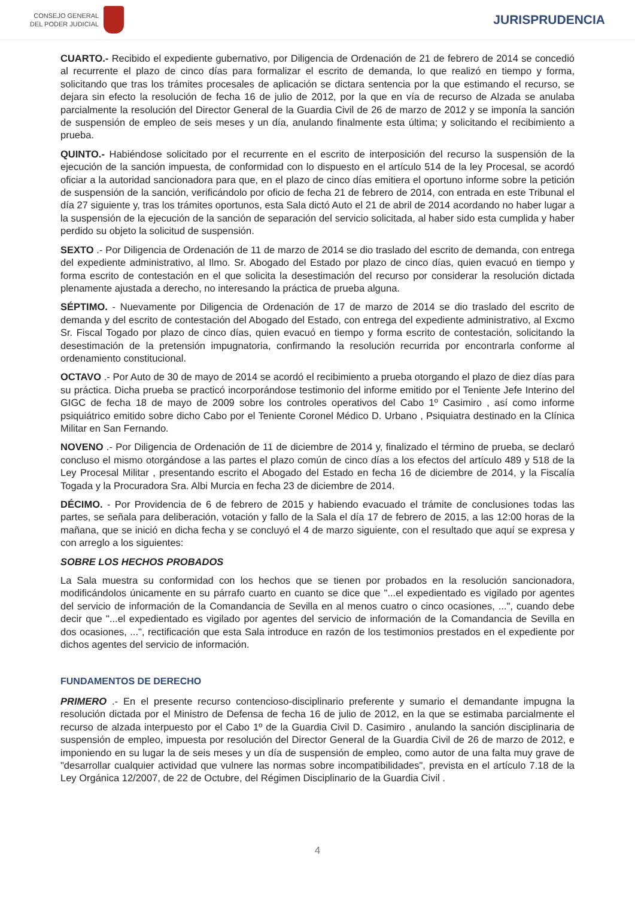CONSEJO GENERAL
DEL PODER JUDICIAL
JURISPRUDENCIA
CUARTO.- Recibido el expediente gubernativo, por Diligencia de Ordenación de 21 de febrero de 2014 se concedió al recurrente el plazo de cinco días para formalizar el escrito de demanda, lo que realizó en tiempo y forma, solicitando que tras los trámites procesales de aplicación se dictara sentencia por la que estimando el recurso, se dejara sin efecto la resolución de fecha 16 de julio de 2012, por la que en vía de recurso de Alzada se anulaba parcialmente la resolución del Director General de la Guardia Civil de 26 de marzo de 2012 y se imponía la sanción de suspensión de empleo de seis meses y un día, anulando finalmente esta última; y solicitando el recibimiento a prueba.
QUINTO.- Habiéndose solicitado por el recurrente en el escrito de interposición del recurso la suspensión de la ejecución de la sanción impuesta, de conformidad con lo dispuesto en el artículo 514 de la ley Procesal, se acordó oficiar a la autoridad sancionadora para que, en el plazo de cinco días emitiera el oportuno informe sobre la petición de suspensión de la sanción, verificándolo por oficio de fecha 21 de febrero de 2014, con entrada en este Tribunal el día 27 siguiente y, tras los trámites oportunos, esta Sala dictó Auto el 21 de abril de 2014 acordando no haber lugar a la suspensión de la ejecución de la sanción de separación del servicio solicitada, al haber sido esta cumplida y haber perdido su objeto la solicitud de suspensión.
SEXTO .- Por Diligencia de Ordenación de 11 de marzo de 2014 se dio traslado del escrito de demanda, con entrega del expediente administrativo, al Ilmo. Sr. Abogado del Estado por plazo de cinco días, quien evacuó en tiempo y forma escrito de contestación en el que solicita la desestimación del recurso por considerar la resolución dictada plenamente ajustada a derecho, no interesando la práctica de prueba alguna.
SÉPTIMO. - Nuevamente por Diligencia de Ordenación de 17 de marzo de 2014 se dio traslado del escrito de demanda y del escrito de contestación del Abogado del Estado, con entrega del expediente administrativo, al Excmo Sr. Fiscal Togado por plazo de cinco días, quien evacuó en tiempo y forma escrito de contestación, solicitando la desestimación de la pretensión impugnatoria, confirmando la resolución recurrida por encontrarla conforme al ordenamiento constitucional.
OCTAVO .- Por Auto de 30 de mayo de 2014 se acordó el recibimiento a prueba otorgando el plazo de diez días para su práctica. Dicha prueba se practicó incorporándose testimonio del informe emitido por el Teniente Jefe Interino del GIGC de fecha 18 de mayo de 2009 sobre los controles operativos del Cabo 1º Casimiro , así como informe psiquiátrico emitido sobre dicho Cabo por el Teniente Coronel Médico D. Urbano , Psiquiatra destinado en la Clínica Militar en San Fernando.
NOVENO .- Por Diligencia de Ordenación de 11 de diciembre de 2014 y, finalizado el término de prueba, se declaró concluso el mismo otorgándose a las partes el plazo común de cinco días a los efectos del artículo 489 y 518 de la Ley Procesal Militar , presentando escrito el Abogado del Estado en fecha 16 de diciembre de 2014, y la Fiscalía Togada y la Procuradora Sra. Albi Murcia en fecha 23 de diciembre de 2014.
DÉCIMO. - Por Providencia de 6 de febrero de 2015 y habiendo evacuado el trámite de conclusiones todas las partes, se señala para deliberación, votación y fallo de la Sala el día 17 de febrero de 2015, a las 12:00 horas de la mañana, que se inició en dicha fecha y se concluyó el 4 de marzo siguiente, con el resultado que aquí se expresa y con arreglo a los siguientes:
SOBRE LOS HECHOS PROBADOS
La Sala muestra su conformidad con los hechos que se tienen por probados en la resolución sancionadora, modificándolos únicamente en su párrafo cuarto en cuanto se dice que "...el expedientado es vigilado por agentes del servicio de información de la Comandancia de Sevilla en al menos cuatro o cinco ocasiones, ...", cuando debe decir que "...el expedientado es vigilado por agentes del servicio de información de la Comandancia de Sevilla en dos ocasiones, ...", rectificación que esta Sala introduce en razón de los testimonios prestados en el expediente por dichos agentes del servicio de información.
FUNDAMENTOS DE DERECHO
PRIMERO .- En el presente recurso contencioso-disciplinario preferente y sumario el demandante impugna la resolución dictada por el Ministro de Defensa de fecha 16 de julio de 2012, en la que se estimaba parcialmente el recurso de alzada interpuesto por el Cabo 1º de la Guardia Civil D. Casimiro , anulando la sanción disciplinaria de suspensión de empleo, impuesta por resolución del Director General de la Guardia Civil de 26 de marzo de 2012, e imponiendo en su lugar la de seis meses y un día de suspensión de empleo, como autor de una falta muy grave de "desarrollar cualquier actividad que vulnere las normas sobre incompatibilidades", prevista en el artículo 7.18 de la Ley Orgánica 12/2007, de 22 de Octubre, del Régimen Disciplinario de la Guardia Civil .
4